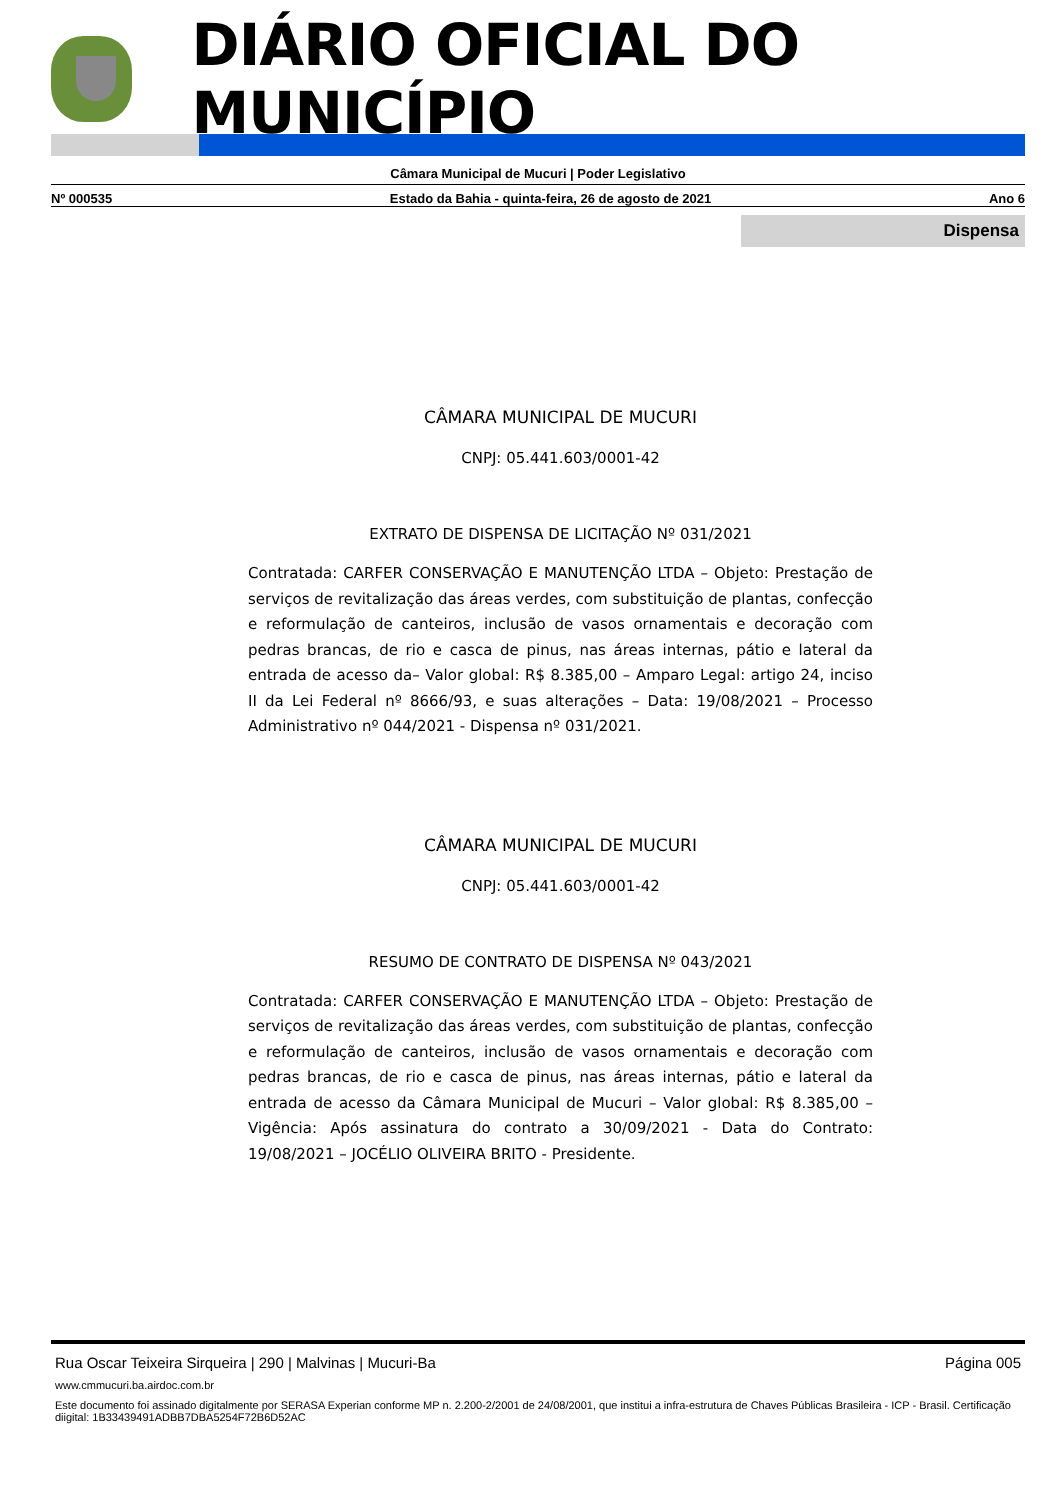DIÁRIO OFICIAL DO MUNICÍPIO
Câmara Municipal de Mucuri | Poder Legislativo
Nº 000535 Estado da Bahia - quinta-feira, 26 de agosto de 2021 Ano 6
Dispensa
CÂMARA MUNICIPAL DE MUCURI
CNPJ: 05.441.603/0001-42
EXTRATO DE DISPENSA DE LICITAÇÃO Nº 031/2021
Contratada: CARFER CONSERVAÇÃO E MANUTENÇÃO LTDA – Objeto: Prestação de serviços de revitalização das áreas verdes, com substituição de plantas, confecção e reformulação de canteiros, inclusão de vasos ornamentais e decoração com pedras brancas, de rio e casca de pinus, nas áreas internas, pátio e lateral da entrada de acesso da– Valor global: R$ 8.385,00 – Amparo Legal: artigo 24, inciso II da Lei Federal nº 8666/93, e suas alterações – Data: 19/08/2021 – Processo Administrativo nº 044/2021 - Dispensa nº 031/2021.
CÂMARA MUNICIPAL DE MUCURI
CNPJ: 05.441.603/0001-42
RESUMO DE CONTRATO DE DISPENSA Nº 043/2021
Contratada: CARFER CONSERVAÇÃO E MANUTENÇÃO LTDA – Objeto: Prestação de serviços de revitalização das áreas verdes, com substituição de plantas, confecção e reformulação de canteiros, inclusão de vasos ornamentais e decoração com pedras brancas, de rio e casca de pinus, nas áreas internas, pátio e lateral da entrada de acesso da Câmara Municipal de Mucuri – Valor global: R$ 8.385,00 – Vigência: Após assinatura do contrato a 30/09/2021 - Data do Contrato: 19/08/2021 – JOCÉLIO OLIVEIRA BRITO - Presidente.
Rua Oscar Teixeira Sirqueira | 290 | Malvinas | Mucuri-Ba Página 005
www.cmmucuri.ba.airdoc.com.br
Este documento foi assinado digitalmente por SERASA Experian conforme MP n. 2.200-2/2001 de 24/08/2001, que institui a infra-estrutura de Chaves Públicas Brasileira - ICP - Brasil. Certificação diigital: 1B33439491ADBB7DBA5254F72B6D52AC